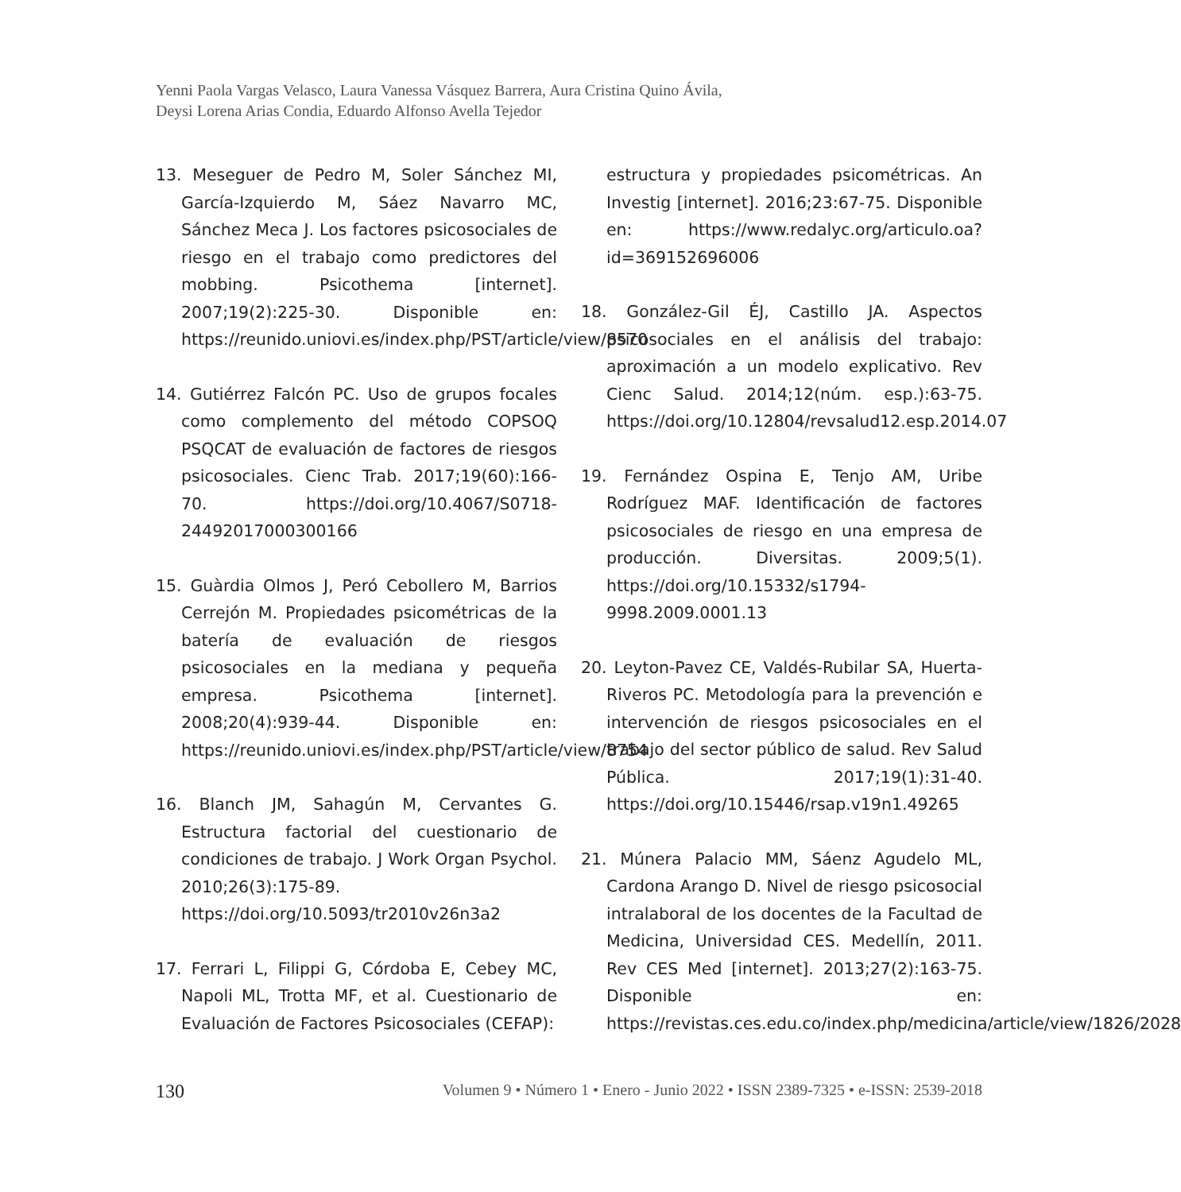Yenni Paola Vargas Velasco, Laura Vanessa Vásquez Barrera, Aura Cristina Quino Ávila,
Deysi Lorena Arias Condia, Eduardo Alfonso Avella Tejedor
13. Meseguer de Pedro M, Soler Sánchez MI, García-Izquierdo M, Sáez Navarro MC, Sánchez Meca J. Los factores psicosociales de riesgo en el trabajo como predictores del mobbing. Psicothema [internet]. 2007;19(2):225-30. Disponible en: https://reunido.uniovi.es/index.php/PST/article/view/8570
14. Gutiérrez Falcón PC. Uso de grupos focales como complemento del método COPSOQ PSQCAT de evaluación de factores de riesgos psicosociales. Cienc Trab. 2017;19(60):166-70. https://doi.org/10.4067/S0718-24492017000300166
15. Guàrdia Olmos J, Peró Cebollero M, Barrios Cerrejón M. Propiedades psicométricas de la batería de evaluación de riesgos psicosociales en la mediana y pequeña empresa. Psicothema [internet]. 2008;20(4):939-44. Disponible en: https://reunido.uniovi.es/index.php/PST/article/view/8754
16. Blanch JM, Sahagún M, Cervantes G. Estructura factorial del cuestionario de condiciones de trabajo. J Work Organ Psychol. 2010;26(3):175-89. https://doi.org/10.5093/tr2010v26n3a2
17. Ferrari L, Filippi G, Córdoba E, Cebey MC, Napoli ML, Trotta MF, et al. Cuestionario de Evaluación de Factores Psicosociales (CEFAP):
estructura y propiedades psicométricas. An Investig [internet]. 2016;23:67-75. Disponible en: https://www.redalyc.org/articulo.oa?id=369152696006
18. González-Gil ÉJ, Castillo JA. Aspectos psicosociales en el análisis del trabajo: aproximación a un modelo explicativo. Rev Cienc Salud. 2014;12(núm. esp.):63-75. https://doi.org/10.12804/revsalud12.esp.2014.07
19. Fernández Ospina E, Tenjo AM, Uribe Rodríguez MAF. Identificación de factores psicosociales de riesgo en una empresa de producción. Diversitas. 2009;5(1). https://doi.org/10.15332/s1794-9998.2009.0001.13
20. Leyton-Pavez CE, Valdés-Rubilar SA, Huerta-Riveros PC. Metodología para la prevención e intervención de riesgos psicosociales en el trabajo del sector público de salud. Rev Salud Pública. 2017;19(1):31-40. https://doi.org/10.15446/rsap.v19n1.49265
21. Múnera Palacio MM, Sáenz Agudelo ML, Cardona Arango D. Nivel de riesgo psicosocial intralaboral de los docentes de la Facultad de Medicina, Universidad CES. Medellín, 2011. Rev CES Med [internet]. 2013;27(2):163-75. Disponible en: https://revistas.ces.edu.co/index.php/medicina/article/view/1826/2028
130 Volumen 9 • Número 1 • Enero - Junio 2022 • ISSN 2389-7325 • e-ISSN: 2539-2018